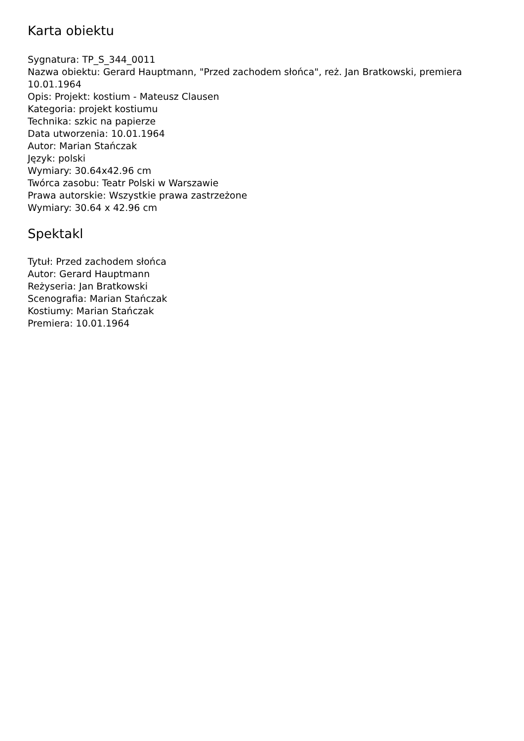Karta obiektu
Sygnatura: TP_S_344_0011
Nazwa obiektu: Gerard Hauptmann, "Przed zachodem słońca", reż. Jan Bratkowski, premiera 10.01.1964
Opis: Projekt: kostium - Mateusz Clausen
Kategoria: projekt kostiumu
Technika: szkic na papierze
Data utworzenia: 10.01.1964
Autor: Marian Stańczak
Język: polski
Wymiary: 30.64x42.96 cm
Twórca zasobu: Teatr Polski w Warszawie
Prawa autorskie: Wszystkie prawa zastrzeżone
Wymiary: 30.64 x 42.96 cm
Spektakl
Tytuł: Przed zachodem słońca
Autor: Gerard Hauptmann
Reżyseria: Jan Bratkowski
Scenografia: Marian Stańczak
Kostiumy: Marian Stańczak
Premiera: 10.01.1964